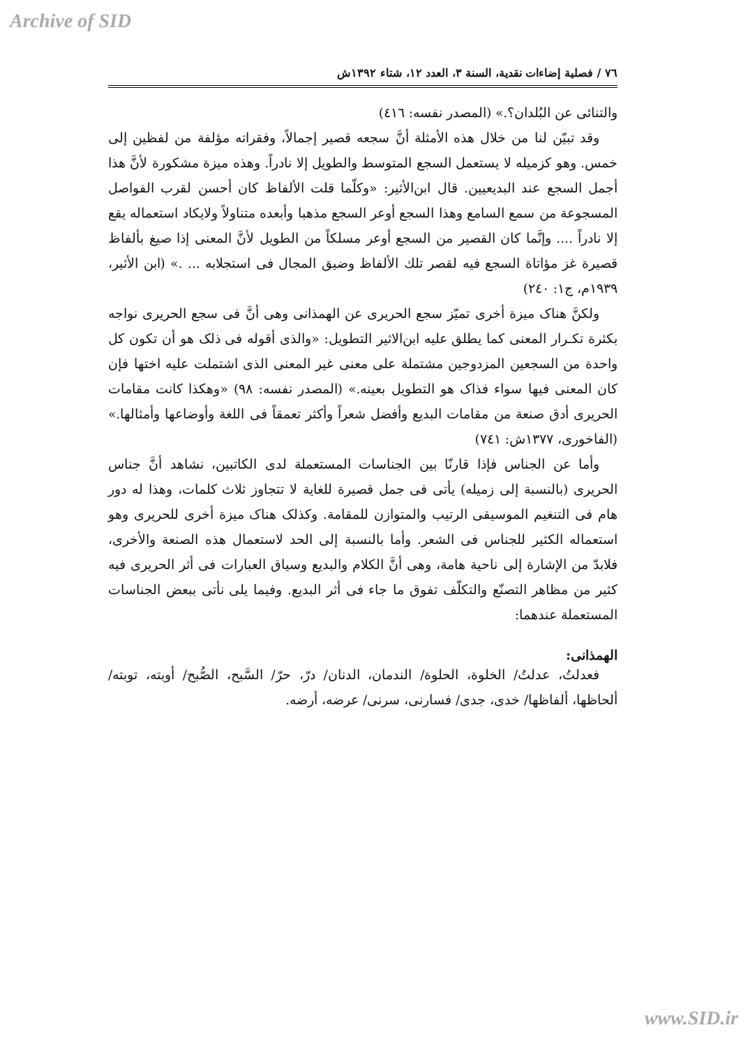Archive of SID
٧٦ / فصلية إضاءات نقدية، السنة ٣، العدد ١٢، شتاء ١٣٩٢ش
والتنائی عن البُلدان؟.» (المصدر نفسه: ٤١٦)
وقد تبيّن لنا من خلال هذه الأمثلة أنَّ سجعه قصير إجمالاً، وفقراته مؤلفة من لفظين إلى خمس. وهو كزميله لا يستعمل السجع المتوسط والطويل إلا نادراً. وهذه ميزة مشكورة لأنَّ هذا أجمل السجع عند البديعيين. قال ابن‌الأثير: «وكلّما قلت الألفاظ كان أحسن لقرب الفواصل المسجوعة من سمع السامع وهذا السجع أوعر السجع مذهبا وأبعده متناولاً ولايكاد استعماله يقع إلا نادراً .... وإنَّما كان القصير من السجع أوعر مسلكاً من الطويل لأنَّ المعنى إذا صيغ بألفاظ قصيرة غز مؤاتاة السجع فيه لقصر تلك الألفاظ وضيق المجال فی استجلابه ... .» (ابن الأثير، ١٩٣٩م، ج١: ٢٤٠)
ولكنَّ هناک ميزة أخرى تميّز سجع الحريری عن الهمذانی وهی أنَّ فی سجع الحريری نواجه بكثرة تكـرار المعنى كما يطلق عليه ابن‌الاثير التطويل: «والذی أقوله فی ذلک هو أن تكون كل واحدة من السجعين المزدوجين مشتملة على معنى غير المعنى الذی اشتملت عليه اختها فإن كان المعنى فيها سواء فذاک هو التطويل بعينه.» (المصدر نفسه: ٩٨) «وهكذا كانت مقامات الحريری أدق صنعة من مقامات البديع وأفضل شعراً وأكثر تعمقاً فی اللغة وأوضاعها وأمثالها.» (الفاخوری، ١٣٧٧ش: ٧٤١)
وأما عن الجناس فإذا قارنّا بين الجناسات المستعملة لدى الكاتبين، نشاهد أنَّ جناس الحريری (بالنسبة إلى زميله) يأتی فی جمل قصيرة للغاية لا تتجاوز ثلاث كلمات، وهذا له دور هام فی التنغيم الموسيقی الرتيب والمتوازن للمقامة. وكذلک هناک ميزة أخرى للحريری وهو استعماله الكثير للجناس فی الشعر. وأما بالنسبة إلى الحد لاستعمال هذه الصنعة والأخرى، فلابدّ من الإشارة إلى ناحية هامة، وهی أنَّ الكلام والبديع وسياق العبارات فی أثر الحريری فيه كثير من مظاهر التصنّع والتكلّف تفوق ما جاء فی أثر البديع. وفيما يلی نأتی ببعض الجناسات المستعملة عندهما:
الهمذانی:
فعدلتُ، عدلتُ/ الخلوة، الحلوة/ الندمان، الدنان/ درّ، حرّ/ السَّبح، الصُّبح/ أوبته، توبته/ ألحاظها، ألفاظها/ خدی، جدی/ فسارنی، سرنی/ عرضه، أرضه.
www.SID.ir